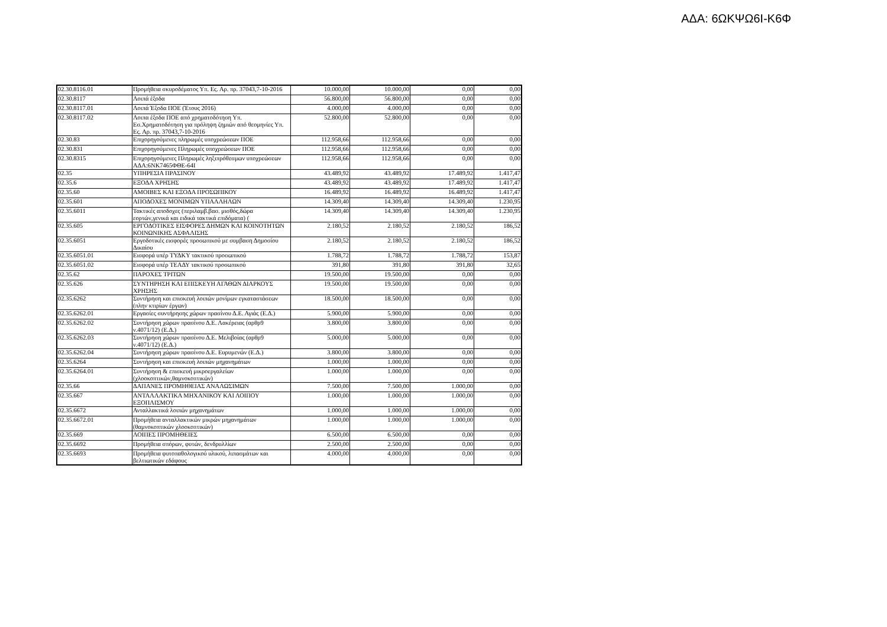ΑΔΑ: 6ΩΚΨΩ6Ι-Κ6Φ
| 02.30.8116.01 | Προμήθεια σκυροδέματος Υπ. Ες. Αρ. πρ. 37043,7-10-2016 | 10.000,00 | 10.000,00 | 0,00 | 0,00 |
| 02.30.8117 | Λοιπά έξοδα | 56.800,00 | 56.800,00 | 0,00 | 0,00 |
| 02.30.8117.01 | Λοιπά Έξοδα ΠΟΕ (Έτους 2016) | 4.000,00 | 4.000,00 | 0,00 | 0,00 |
| 02.30.8117.02 | Λοιπα έξοδα ΠΟΕ από χρηματοδότηση Υπ. Εσ.Χρηματοδότηση για πρόληψη ζημιών από θεομηνίες Υπ. Ες. Αρ. πρ. 37043,7-10-2016 | 52.800,00 | 52.800,00 | 0,00 | 0,00 |
| 02.30.83 | Επιχορηγούμενες πληρωμές υποχρεώσεων ΠΟΕ | 112.958,66 | 112.958,66 | 0,00 | 0,00 |
| 02.30.831 | Επιχορηγούμενες Πληρωμές υποχρεώσεων ΠΟΕ | 112.958,66 | 112.958,66 | 0,00 | 0,00 |
| 02.30.8315 | Επιχορηγούμενες Πληρωμές ληξιπρόθεσμων υποχρεώσεων ΑΔΑ:6ΝΚ7465ΦΘΕ-64Ι | 112.958,66 | 112.958,66 | 0,00 | 0,00 |
| 02.35 | ΥΠΗΡΕΣΙΑ ΠΡΑΣΙΝΟΥ | 43.489,92 | 43.489,92 | 17.489,92 | 1.417,47 |
| 02.35.6 | ΕΞΟΔΑ ΧΡΗΣΗΣ | 43.489,92 | 43.489,92 | 17.489,92 | 1.417,47 |
| 02.35.60 | ΑΜΟΙΒΕΣ ΚΑΙ ΕΞΟΔΑ ΠΡΟΣΩΠΙΚΟΥ | 16.489,92 | 16.489,92 | 16.489,92 | 1.417,47 |
| 02.35.601 | ΑΠΟΔΟΧΕΣ ΜΟΝΙΜΩΝ ΥΠΑΛΛΗΛΩΝ | 14.309,40 | 14.309,40 | 14.309,40 | 1.230,95 |
| 02.35.6011 | Τακτικές αποδοχες (περιλαμβ.βασ. μισθός,δώρα εορτών,γενικά και ειδικά τακτικά επιδόματα) ( | 14.309,40 | 14.309,40 | 14.309,40 | 1.230,95 |
| 02.35.605 | ΕΡΓΟΔΟΤΙΚΕΣ ΕΙΣΦΟΡΕΣ ΔΗΜΩΝ ΚΑΙ ΚΟΙΝΟΤΗΤΩΝ ΚΟΙΝΩΝΙΚΗΣ ΑΣΦΑΛΙΣΗΣ | 2.180,52 | 2.180,52 | 2.180,52 | 186,52 |
| 02.35.6051 | Εργοδοτικές εισφορές προσωπικού με συμβαση Δημοσίου Δικαίου | 2.180,52 | 2.180,52 | 2.180,52 | 186,52 |
| 02.35.6051.01 | Εισφορά υπέρ ΤΥΔΚΥ τακτικού προσωπικού | 1.788,72 | 1.788,72 | 1.788,72 | 153,87 |
| 02.35.6051.02 | Εισφορά υπέρ ΤΕΑΔΥ τακτικού προσωπικού | 391,80 | 391,80 | 391,80 | 32,65 |
| 02.35.62 | ΠΑΡΟΧΕΣ ΤΡΙΤΩΝ | 19.500,00 | 19.500,00 | 0,00 | 0,00 |
| 02.35.626 | ΣΥΝΤΗΡΗΣΗ ΚΑΙ ΕΠΙΣΚΕΥΗ ΑΓΑΘΩΝ ΔΙΑΡΚΟΥΣ ΧΡΗΣΗΣ | 19.500,00 | 19.500,00 | 0,00 | 0,00 |
| 02.35.6262 | Συντήρηση και επισκευή λοιπών μονίμων εγκαταστάσεων (πλην κτιρίων έργων) | 18.500,00 | 18.500,00 | 0,00 | 0,00 |
| 02.35.6262.01 | Εργασίες συντήρησης χώρων πρασίνου Δ.Ε. Αγιάς (Ε.Δ.) | 5.900,00 | 5.900,00 | 0,00 | 0,00 |
| 02.35.6262.02 | Συντήρηση χώρων πρασίνου Δ.Ε. Λακέρειας (αρθρ9 ν.4071/12) (Ε.Δ.) | 3.800,00 | 3.800,00 | 0,00 | 0,00 |
| 02.35.6262.03 | Συντήρηση χώρων πρασίνου Δ.Ε. Μελιβοίας (αρθρ9 ν.4071/12) (Ε.Δ.) | 5.000,00 | 5.000,00 | 0,00 | 0,00 |
| 02.35.6262.04 | Συντήρηση χώρων πρασίνου Δ.Ε. Ευρυμενών (Ε.Δ.) | 3.800,00 | 3.800,00 | 0,00 | 0,00 |
| 02.35.6264 | Συντήρηση και επισκευή λοιπών μηχανημάτων | 1.000,00 | 1.000,00 | 0,00 | 0,00 |
| 02.35.6264.01 | Συντήρηση & επισκευή μικροεργαλείων (χλοοκοπτικών,θαμνοκοπτικών) | 1.000,00 | 1.000,00 | 0,00 | 0,00 |
| 02.35.66 | ΔΑΠΑΝΕΣ ΠΡΟΜΗΘΕΙΑΣ ΑΝΑΛΩΣΙΜΩΝ | 7.500,00 | 7.500,00 | 1.000,00 | 0,00 |
| 02.35.667 | ΑΝΤΑΛΛΑΚΤΙΚΑ ΜΗΧΑΝΙΚΟΥ ΚΑΙ ΛΟΙΠΟΥ ΕΞΟΠΛΙΣΜΟΥ | 1.000,00 | 1.000,00 | 1.000,00 | 0,00 |
| 02.35.6672 | Ανταλλακτικά λοιπών μηχανημάτων | 1.000,00 | 1.000,00 | 1.000,00 | 0,00 |
| 02.35.6672.01 | Προμήθεια ανταλλακτικών μικρών μηχανημάτων (θαμνοκοπτικών χλοοκοπτικών) | 1.000,00 | 1.000,00 | 1.000,00 | 0,00 |
| 02.35.669 | ΛΟΙΠΕΣ ΠΡΟΜΗΘΕΙΕΣ | 6.500,00 | 6.500,00 | 0,00 | 0,00 |
| 02.35.6692 | Προμήθεια σπόρων, φυτών, δενδρυλλίων | 2.500,00 | 2.500,00 | 0,00 | 0,00 |
| 02.35.6693 | Προμήθεια φυτοπαθολογικού υλικού, λιπασμάτων και βελτιωτικών εδάφους | 4.000,00 | 4.000,00 | 0,00 | 0,00 |